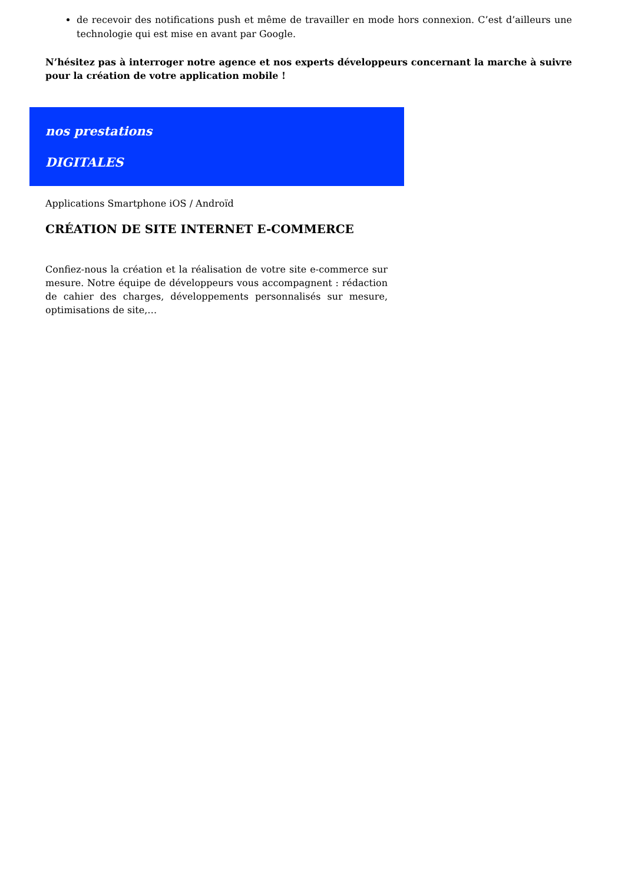de recevoir des notifications push et même de travailler en mode hors connexion. C’est d’ailleurs une technologie qui est mise en avant par Google.
N’hésitez pas à interroger notre agence et nos experts développeurs concernant la marche à suivre pour la création de votre application mobile !
nos prestations
DIGITALES
Applications Smartphone iOS / Androïd
CRÉATION DE SITE INTERNET E-COMMERCE
Confiez-nous la création et la réalisation de votre site e-commerce sur mesure. Notre équipe de développeurs vous accompagnent : rédaction de cahier des charges, développements personnalisés sur mesure, optimisations de site,…